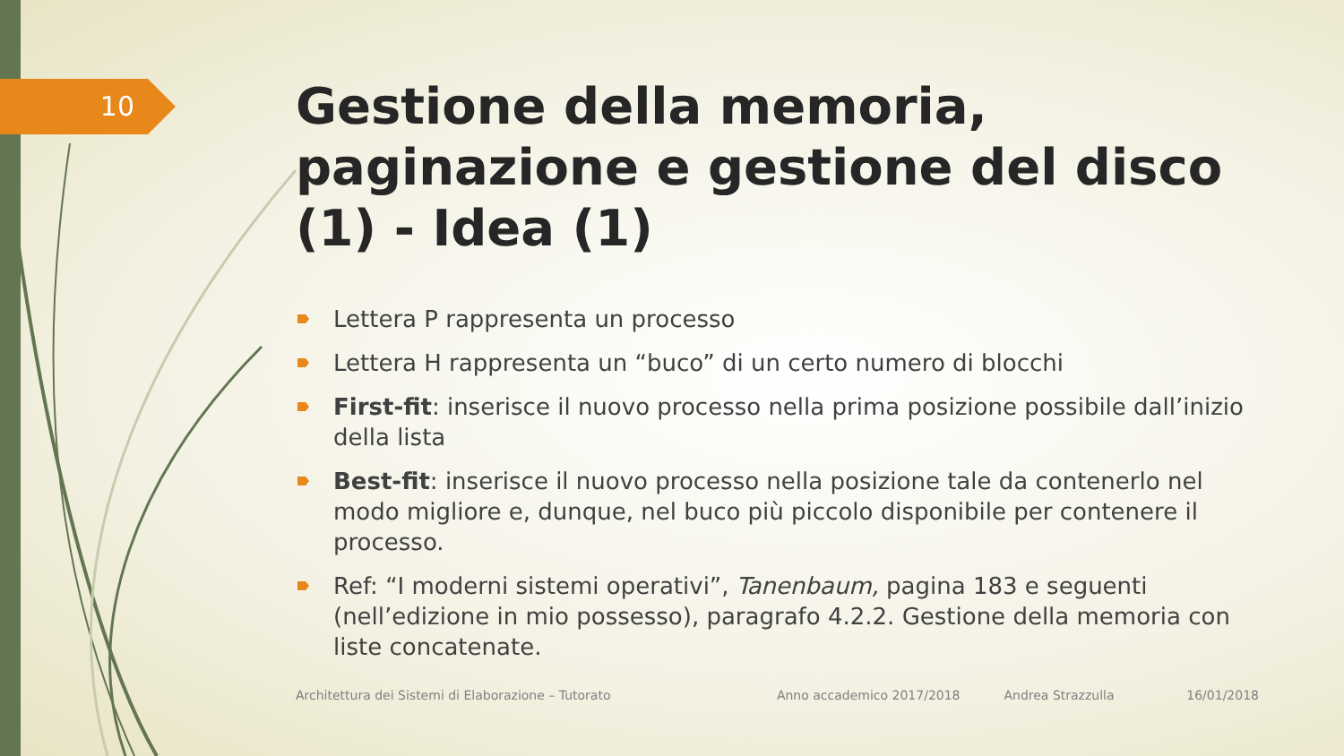10
Gestione della memoria, paginazione e gestione del disco (1) - Idea (1)
Lettera P rappresenta un processo
Lettera H rappresenta un “buco” di un certo numero di blocchi
First-fit: inserisce il nuovo processo nella prima posizione possibile dall’inizio della lista
Best-fit: inserisce il nuovo processo nella posizione tale da contenerlo nel modo migliore e, dunque, nel buco più piccolo disponibile per contenere il processo.
Ref: “I moderni sistemi operativi”, Tanenbaum, pagina 183 e seguenti (nell’edizione in mio possesso), paragrafo 4.2.2. Gestione della memoria con liste concatenate.
Architettura dei Sistemi di Elaborazione – Tutorato Anno accademico 2017/2018 Andrea Strazzulla 16/01/2018